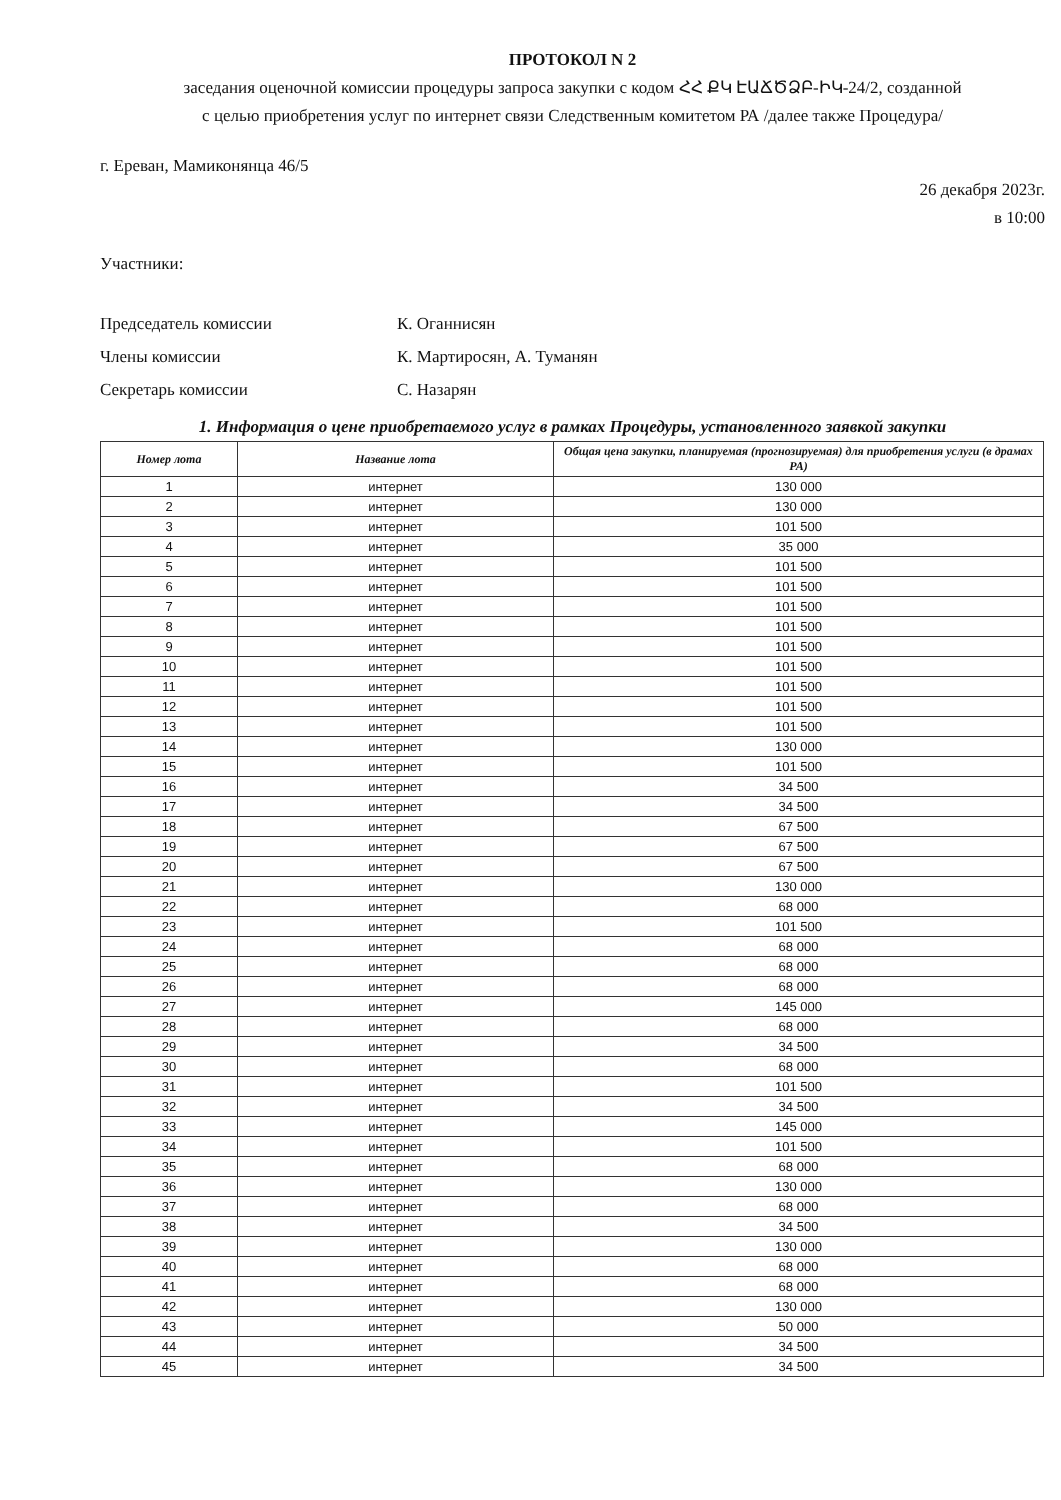ПРОТОКОЛ N 2
заседания оценочной комиссии процедуры запроса закупки с кодом ՀՀ ՔԿ ԷԱՃԾՁԲ-ԻԿ-24/2, созданной
с целью приобретения услуг по интернет связи Следственным комитетом РА /далее также Процедура/
г. Ереван, Мамиконянца 46/5
26 декабря 2023г.
в 10:00
Участники:
Председатель комиссии К. Оганнисян
Члены комиссии К. Мартиросян, А. Туманян
Секретарь комиссии С. Назарян
1. Информация о цене приобретаемого услуг в рамках Процедуры, установленного заявкой закупки
| Номер лота | Название лота | Общая цена закупки, планируемая (прогнозируемая) для приобретения услуги (в драмах РА) |
| --- | --- | --- |
| 1 | интернет | 130 000 |
| 2 | интернет | 130 000 |
| 3 | интернет | 101 500 |
| 4 | интернет | 35 000 |
| 5 | интернет | 101 500 |
| 6 | интернет | 101 500 |
| 7 | интернет | 101 500 |
| 8 | интернет | 101 500 |
| 9 | интернет | 101 500 |
| 10 | интернет | 101 500 |
| 11 | интернет | 101 500 |
| 12 | интернет | 101 500 |
| 13 | интернет | 101 500 |
| 14 | интернет | 130 000 |
| 15 | интернет | 101 500 |
| 16 | интернет | 34 500 |
| 17 | интернет | 34 500 |
| 18 | интернет | 67 500 |
| 19 | интернет | 67 500 |
| 20 | интернет | 67 500 |
| 21 | интернет | 130 000 |
| 22 | интернет | 68 000 |
| 23 | интернет | 101 500 |
| 24 | интернет | 68 000 |
| 25 | интернет | 68 000 |
| 26 | интернет | 68 000 |
| 27 | интернет | 145 000 |
| 28 | интернет | 68 000 |
| 29 | интернет | 34 500 |
| 30 | интернет | 68 000 |
| 31 | интернет | 101 500 |
| 32 | интернет | 34 500 |
| 33 | интернет | 145 000 |
| 34 | интернет | 101 500 |
| 35 | интернет | 68 000 |
| 36 | интернет | 130 000 |
| 37 | интернет | 68 000 |
| 38 | интернет | 34 500 |
| 39 | интернет | 130 000 |
| 40 | интернет | 68 000 |
| 41 | интернет | 68 000 |
| 42 | интернет | 130 000 |
| 43 | интернет | 50 000 |
| 44 | интернет | 34 500 |
| 45 | интернет | 34 500 |